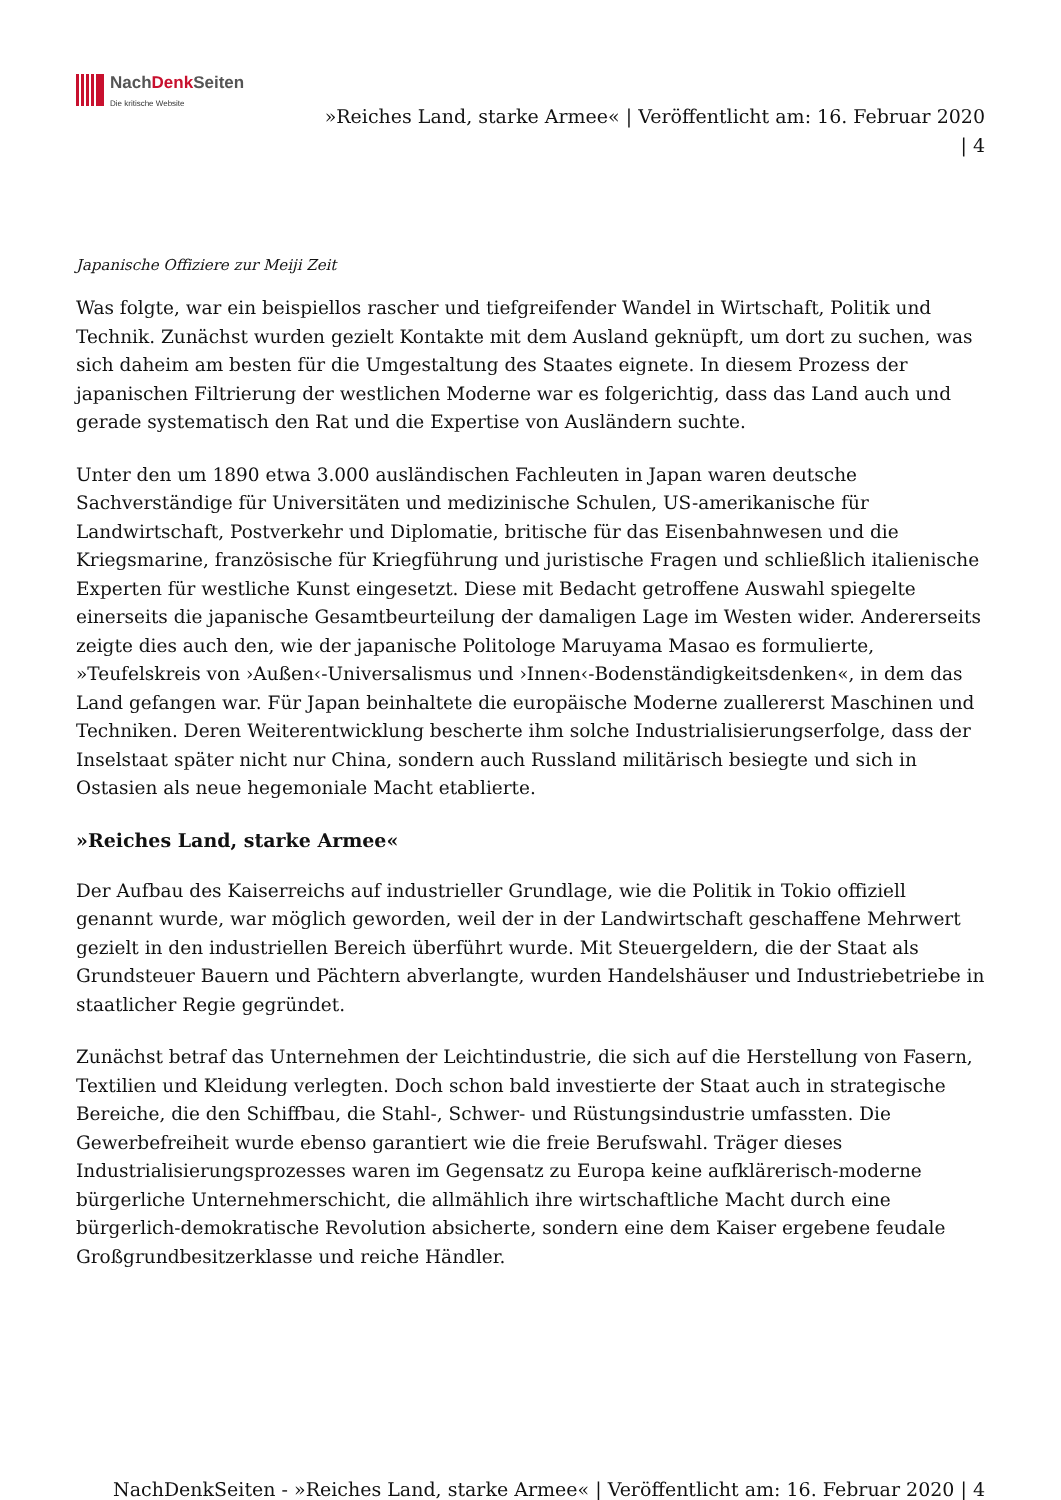NachDenk Seiten
Die kritische Website
»Reiches Land, starke Armee« | Veröffentlicht am: 16. Februar 2020
| 4
Japanische Offiziere zur Meiji Zeit
Was folgte, war ein beispiellos rascher und tiefgreifender Wandel in Wirtschaft, Politik und Technik. Zunächst wurden gezielt Kontakte mit dem Ausland geknüpft, um dort zu suchen, was sich daheim am besten für die Umgestaltung des Staates eignete. In diesem Prozess der japanischen Filtrierung der westlichen Moderne war es folgerichtig, dass das Land auch und gerade systematisch den Rat und die Expertise von Ausländern suchte.
Unter den um 1890 etwa 3.000 ausländischen Fachleuten in Japan waren deutsche Sachverständige für Universitäten und medizinische Schulen, US-amerikanische für Landwirtschaft, Postverkehr und Diplomatie, britische für das Eisenbahnwesen und die Kriegsmarine, französische für Kriegführung und juristische Fragen und schließlich italienische Experten für westliche Kunst eingesetzt. Diese mit Bedacht getroffene Auswahl spiegelte einerseits die japanische Gesamtbeurteilung der damaligen Lage im Westen wider. Andererseits zeigte dies auch den, wie der japanische Politologe Maruyama Masao es formulierte, »Teufelskreis von ›Außen‹-Universalismus und ›Innen‹-Bodenständigkeitsdenken«, in dem das Land gefangen war. Für Japan beinhaltete die europäische Moderne zuallererst Maschinen und Techniken. Deren Weiterentwicklung bescherte ihm solche Industrialisierungserfolge, dass der Inselstaat später nicht nur China, sondern auch Russland militärisch besiegte und sich in Ostasien als neue hegemoniale Macht etablierte.
»Reiches Land, starke Armee«
Der Aufbau des Kaiserreichs auf industrieller Grundlage, wie die Politik in Tokio offiziell genannt wurde, war möglich geworden, weil der in der Landwirtschaft geschaffene Mehrwert gezielt in den industriellen Bereich überführt wurde. Mit Steuergeldern, die der Staat als Grundsteuer Bauern und Pächtern abverlangte, wurden Handelshäuser und Industriebetriebe in staatlicher Regie gegründet.
Zunächst betraf das Unternehmen der Leichtindustrie, die sich auf die Herstellung von Fasern, Textilien und Kleidung verlegten. Doch schon bald investierte der Staat auch in strategische Bereiche, die den Schiffbau, die Stahl-, Schwer- und Rüstungsindustrie umfassten. Die Gewerbefreiheit wurde ebenso garantiert wie die freie Berufswahl. Träger dieses Industrialisierungsprozesses waren im Gegensatz zu Europa keine aufklärerisch-moderne bürgerliche Unternehmerschicht, die allmählich ihre wirtschaftliche Macht durch eine bürgerlich-demokratische Revolution absicherte, sondern eine dem Kaiser ergebene feudale Großgrundbesitzerklasse und reiche Händler.
NachDenkSeiten - »Reiches Land, starke Armee« | Veröffentlicht am: 16. Februar 2020 | 4